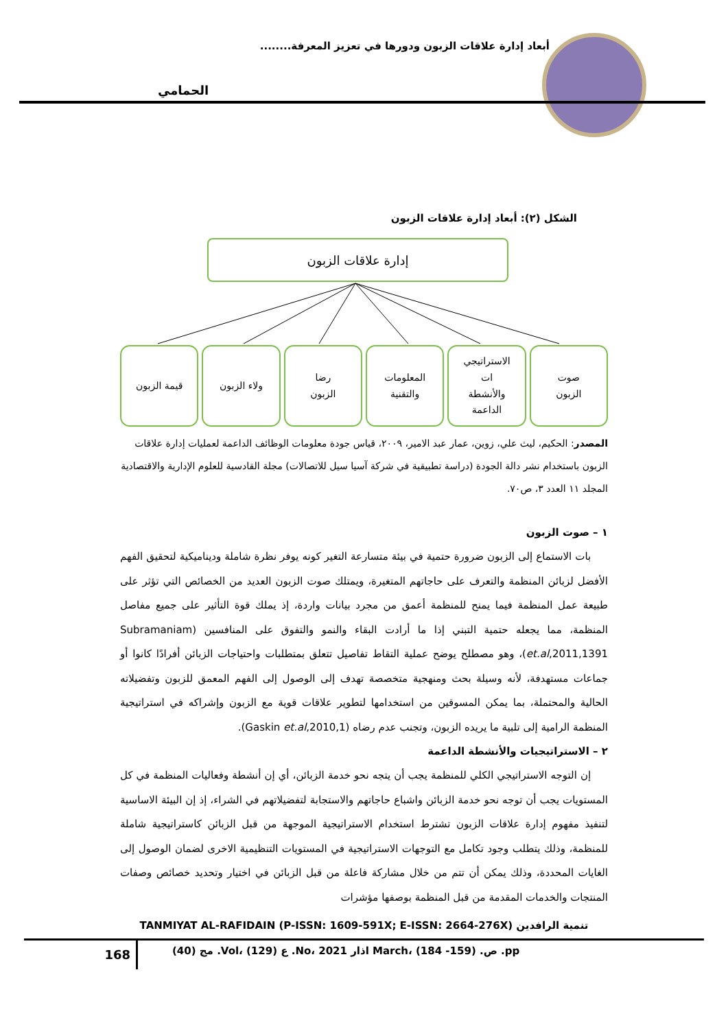أبعاد إدارة علاقات الزبون ودورها في تعزيز المعرفة........
الحمامي
الشكل (٢): أبعاد إدارة علاقات الزبون
إدارة علاقات الزبون
صوت
الزبون
الاستراتيجي
ات
والأنشطة
الداعمة
المعلومات
والتقنية
رضا
الزبون
ولاء الزبون قيمة الزبون
المصدر: الحكيم، ليث علي، زوين، عمار عبد الامير، ٢٠٠٩، قياس جودة معلومات الوظائف الداعمة لعمليات إدارة علاقات الزبون باستخدام نشر دالة الجودة (دراسة تطبيقية في شركة آسيا سيل للاتصالات) مجلة القادسية للعلوم الإدارية والاقتصادية المجلد ١١ العدد ٣، ص٧٠.
١ – صوت الزبون
بات الاستماع إلى الزبون ضرورة حتمية في بيئة متسارعة التغير كونه يوفر نظرة شاملة وديناميكية لتحقيق الفهم الأفضل لزبائن المنظمة والتعرف على حاجاتهم المتغيرة، ويمتلك صوت الزبون العديد من الخصائص التي تؤثر على طبيعة عمل المنظمة فيما يمنح للمنظمة أعمق من مجرد بيانات واردة، إذ يملك قوة التأثير على جميع مفاصل المنظمة، مما يجعله حتمية التبني إذا ما أرادت البقاء والنمو والتفوق على المنافسين (Subramaniam et.al,2011,1391)، وهو مصطلح يوضح عملية التقاط تفاصيل تتعلق بمتطلبات واحتياجات الزبائن أفرادًا كانوا أو جماعات مستهدفة، لأنه وسيلة بحث ومنهجية متخصصة تهدف إلى الوصول إلى الفهم المعمق للزبون وتفضيلاته الحالية والمحتملة، بما يمكن المسوقين من استخدامها لتطوير علاقات قوية مع الزبون وإشراكه في استراتيجية المنظمة الرامية إلى تلبية ما يريده الزبون، وتجنب عدم رضاه (Gaskin et.al,2010,1).
٢ – الاستراتيجيات والأنشطة الداعمة
إن التوجه الاستراتيجي الكلي للمنظمة يجب أن يتجه نحو خدمة الزبائن، أي إن أنشطة وفعاليات المنظمة في كل المستويات يجب أن توجه نحو خدمة الزبائن واشباع حاجاتهم والاستجابة لتفضيلاتهم في الشراء، إذ إن البيئة الاساسية لتنفيذ مفهوم إدارة علاقات الزبون تشترط استخدام الاستراتيجية الموجهة من قبل الزبائن كاستراتيجية شاملة للمنظمة، وذلك يتطلب وجود تكامل مع التوجهات الاستراتيجية في المستويات التنظيمية الاخرى لضمان الوصول إلى الغايات المحددة، وذلك يمكن أن تتم من خلال مشاركة فاعلة من قبل الزبائن في اختيار وتحديد خصائص وصفات المنتجات والخدمات المقدمة من قبل المنظمة بوصفها مؤشرات
TANMIYAT AL-RAFIDAIN (P-ISSN: 1609-591X; E-ISSN: 2664-276X) تنمية الرافدين
168
مج (40) .Vol، ع (129) .No، اذار 2021 March، ص. (159- 184) .pp